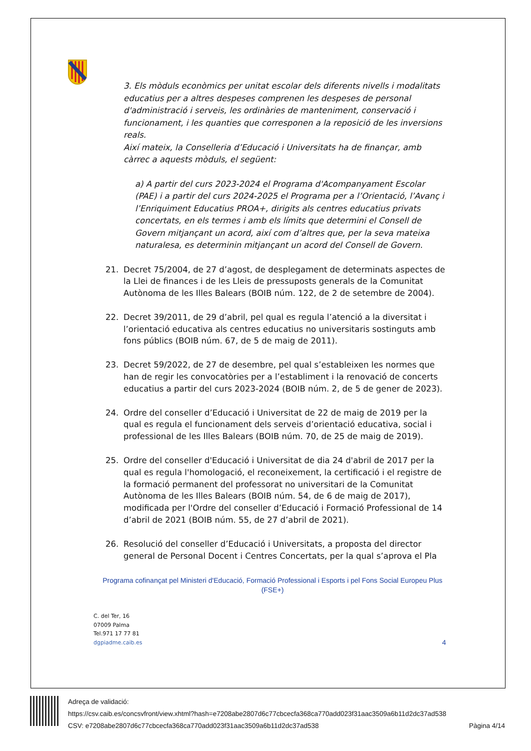3. Els mòduls econòmics per unitat escolar dels diferents nivells i modalitats educatius per a altres despeses comprenen les despeses de personal d'administració i serveis, les ordinàries de manteniment, conservació i funcionament, i les quanties que corresponen a la reposició de les inversions reals.
Així mateix, la Conselleria d’Educació i Universitats ha de finançar, amb càrrec a aquests mòduls, el següent:
a) A partir del curs 2023-2024 el Programa d'Acompanyament Escolar (PAE) i a partir del curs 2024-2025 el Programa per a l’Orientació, l’Avanç i l’Enriquiment Educatius PROA+, dirigits als centres educatius privats concertats, en els termes i amb els límits que determini el Consell de Govern mitjançant un acord, així com d’altres que, per la seva mateixa naturalesa, es determinin mitjançant un acord del Consell de Govern.
21. Decret 75/2004, de 27 d’agost, de desplegament de determinats aspectes de la Llei de finances i de les Lleis de pressuposts generals de la Comunitat Autònoma de les Illes Balears (BOIB núm. 122, de 2 de setembre de 2004).
22. Decret 39/2011, de 29 d’abril, pel qual es regula l’atenció a la diversitat i l’orientació educativa als centres educatius no universitaris sostinguts amb fons públics (BOIB núm. 67, de 5 de maig de 2011).
23. Decret 59/2022, de 27 de desembre, pel qual s’estableixen les normes que han de regir les convocatòries per a l’establiment i la renovació de concerts educatius a partir del curs 2023-2024 (BOIB núm. 2, de 5 de gener de 2023).
24. Ordre del conseller d’Educació i Universitat de 22 de maig de 2019 per la qual es regula el funcionament dels serveis d’orientació educativa, social i professional de les Illes Balears (BOIB núm. 70, de 25 de maig de 2019).
25. Ordre del conseller d'Educació i Universitat de dia 24 d'abril de 2017 per la qual es regula l'homologació, el reconeixement, la certificació i el registre de la formació permanent del professorat no universitari de la Comunitat Autònoma de les Illes Balears (BOIB núm. 54, de 6 de maig de 2017), modificada per l'Ordre del conseller d’Educació i Formació Professional de 14 d’abril de 2021 (BOIB núm. 55, de 27 d’abril de 2021).
26. Resolució del conseller d’Educació i Universitats, a proposta del director general de Personal Docent i Centres Concertats, per la qual s’aprova el Pla
Programa cofinançat pel Ministeri d'Educació, Formació Professional i Esports i pel Fons Social Europeu Plus (FSE+)
C. del Ter, 16
07009 Palma
Tel.971 17 77 81
dgpiadme.caib.es
4
Adreça de validació:
https://csv.caib.es/concsvfront/view.xhtml?hash=e7208abe2807d6c77cbcecfa368ca770add023f31aac3509a6b11d2dc37ad538
CSV: e7208abe2807d6c77cbcecfa368ca770add023f31aac3509a6b11d2dc37ad538 Pàgina 4/14